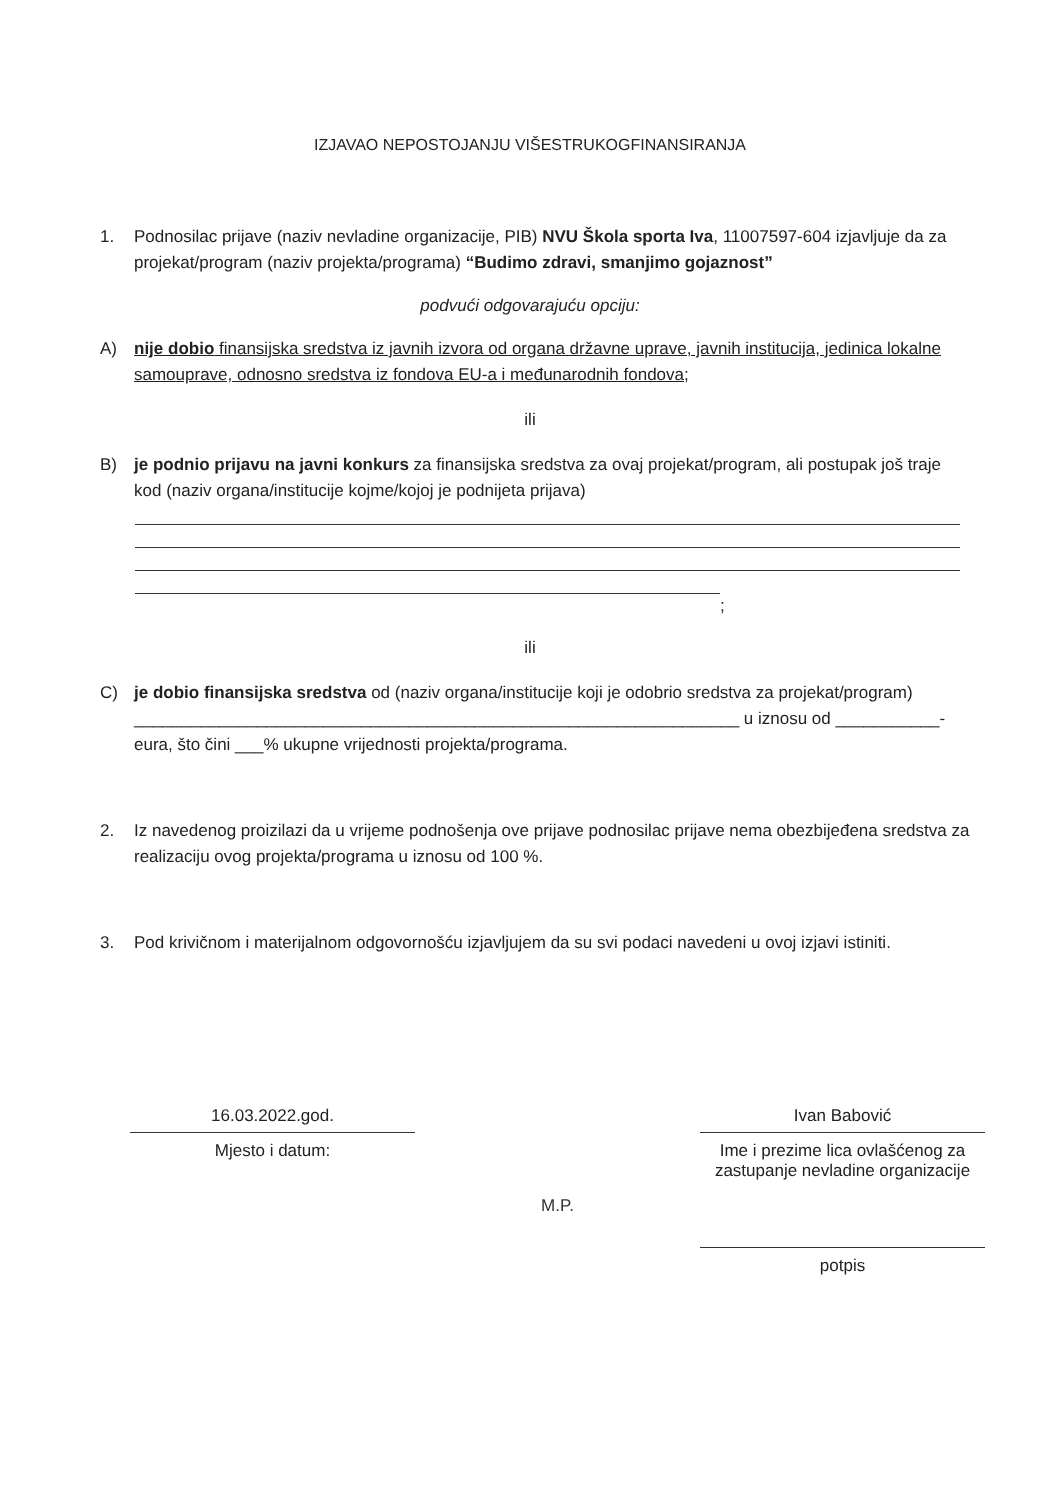IZJAVAO NEPOSTOJANJU VIŠESTRUKOGFINANSIRANJA
1. Podnosilac prijave (naziv nevladine organizacije, PIB) NVU Škola sporta Iva, 11007597-604 izjavljuje da za projekat/program (naziv projekta/programa) “Budimo zdravi, smanjimo gojaznost”
podvući odgovarajuću opciju:
A) nije dobio finansijska sredstva iz javnih izvora od organa državne uprave, javnih institucija, jedinica lokalne samouprave, odnosno sredstva iz fondova EU-a i međunarodnih fondova;
ili
B) je podnio prijavu na javni konkurs za finansijska sredstva za ovaj projekat/program, ali postupak još traje kod (naziv organa/institucije kojme/kojoj je podnijeta prijava)
;
ili
C) je dobio finansijska sredstva od (naziv organa/institucije koji je odobrio sredstva za projekat/program) ________________________________________________________________ u iznosu od ___________-eura, što čini ___% ukupne vrijednosti projekta/programa.
2. Iz navedenog proizilazi da u vrijeme podnošenja ove prijave podnosilac prijave nema obezbijeđena sredstva za realizaciju ovog projekta/programa u iznosu od 100 %.
3. Pod krivičnom i materijalnom odgovornošću izjavljujem da su svi podaci navedeni u ovoj izjavi istiniti.
16.03.2022.god.
Mjesto i datum:
M.P.
Ivan Babović
Ime i prezime lica ovlašćenog za zastupanje nevladine organizacije
potpis